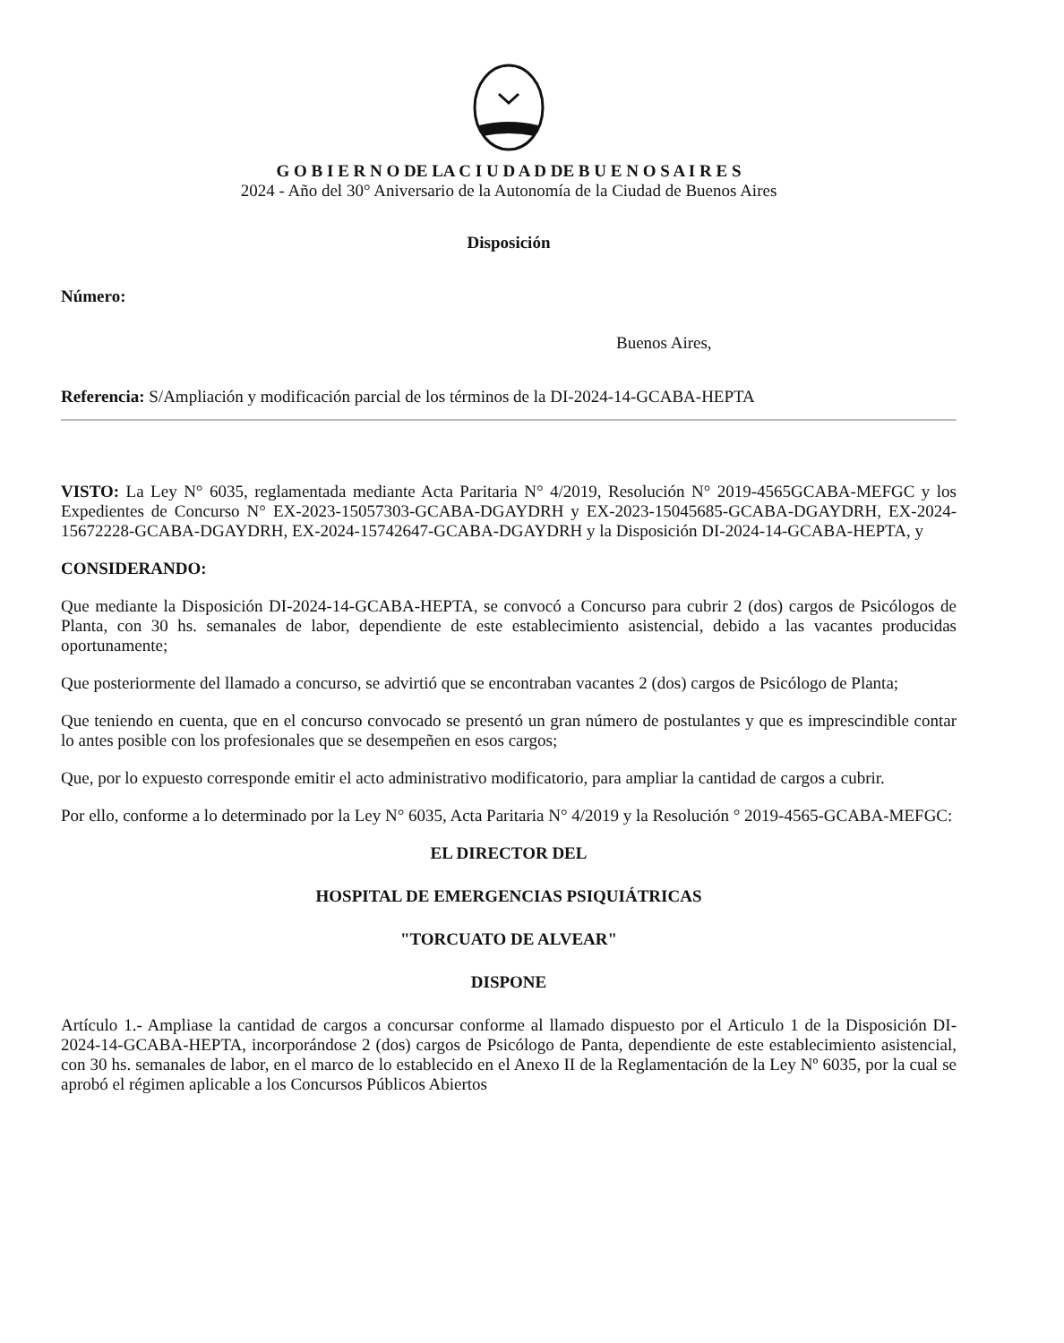G O B I E R N O DE LA C I U D A D DE B U E N O S A I R E S
2024 - Año del 30° Aniversario de la Autonomía de la Ciudad de Buenos Aires
Disposición
Número:
Buenos Aires,
Referencia: S/Ampliación y modificación parcial de los términos de la DI-2024-14-GCABA-HEPTA
VISTO: La Ley N° 6035, reglamentada mediante Acta Paritaria N° 4/2019, Resolución N° 2019-4565GCABA-MEFGC y los Expedientes de Concurso N° EX-2023-15057303-GCABA-DGAYDRH y EX-2023-15045685-GCABA-DGAYDRH, EX-2024-15672228-GCABA-DGAYDRH, EX-2024-15742647-GCABA-DGAYDRH y la Disposición DI-2024-14-GCABA-HEPTA, y
CONSIDERANDO:
Que mediante la Disposición DI-2024-14-GCABA-HEPTA, se convocó a Concurso para cubrir 2 (dos) cargos de Psicólogos de Planta, con 30 hs. semanales de labor, dependiente de este establecimiento asistencial, debido a las vacantes producidas oportunamente;
Que posteriormente del llamado a concurso, se advirtió que se encontraban vacantes 2 (dos) cargos de Psicólogo de Planta;
Que teniendo en cuenta, que en el concurso convocado se presentó un gran número de postulantes y que es imprescindible contar lo antes posible con los profesionales que se desempeñen en esos cargos;
Que, por lo expuesto corresponde emitir el acto administrativo modificatorio, para ampliar la cantidad de cargos a cubrir.
Por ello, conforme a lo determinado por la Ley N° 6035, Acta Paritaria N° 4/2019 y la Resolución ° 2019-4565-GCABA-MEFGC:
EL DIRECTOR DEL
HOSPITAL DE EMERGENCIAS PSIQUIÁTRICAS
"TORCUATO DE ALVEAR"
DISPONE
Artículo 1.- Ampliase la cantidad de cargos a concursar conforme al llamado dispuesto por el Articulo 1 de la Disposición DI-2024-14-GCABA-HEPTA, incorporándose 2 (dos) cargos de Psicólogo de Panta, dependiente de este establecimiento asistencial, con 30 hs. semanales de labor, en el marco de lo establecido en el Anexo II de la Reglamentación de la Ley Nº 6035, por la cual se aprobó el régimen aplicable a los Concursos Públicos Abiertos